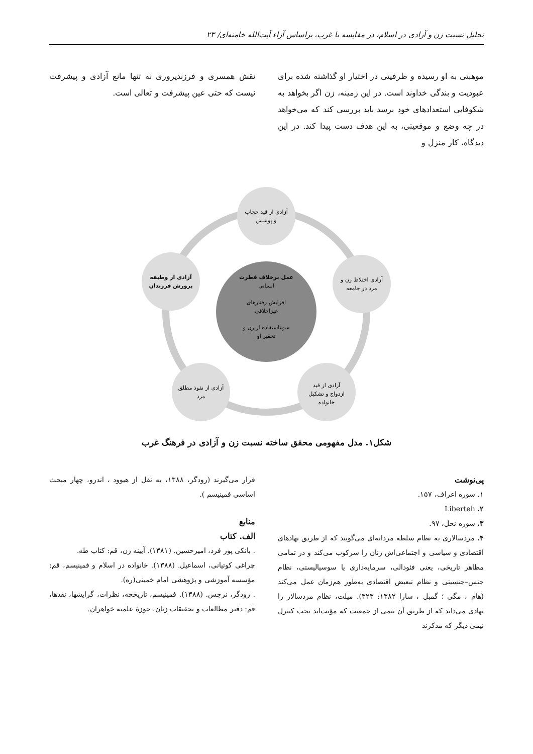تحلیل نسبت زن و آزادی در اسلام، در مقایسه با غرب، براساس آراء آیت‌الله خامنه‌ای/ ۲۳
موهبتی به او رسیده و ظرفیتی در اختیار او گذاشته شده برای عبودیت و بندگی خداوند است. در این زمینه، زن اگر بخواهد به شکوفایی استعدادهای خود برسد باید بررسی کند که می‌خواهد در چه وضع و موقعیتی، به این هدف دست پیدا کند. در این دیدگاه، کار منزل و
نقش همسری و فرزندپروری نه تنها مانع آزادی و پیشرفت نیست که حتی عین پیشرفت و تعالی است.
آزادی از قید حجاب
و پوشش
آزادی اختلاط زن و
مرد در جامعه
آزادی از قید
ازدواج و تشکیل
خانواده
آزادی از نفوذ مطلق
مرد
آزادی از وظیفه
پرورش فرزندان
عمل برخلاف فطرت
انسانی
افزایش رفتارهای
غیراخلاقی
سوءاستفاده از زن و
تحقیر او
شکل۱. مدل مفهومی محقق ساخته نسبت زن و آزادی در فرهنگ غرب
پی‌نوشت
۱. سوره اعراف، ۱۵۷.
۲. Liberteh
۳. سوره نحل، ۹۷.
۴. مردسالاری به نظام سلطه مردانه‌ای می‌گویند که از طریق نهادهای اقتصادی و سیاسی و اجتماعی‌اش زنان را سرکوب می‌کند و در تمامی مظاهر تاریخی، یعنی فئودالی، سرمایه‌داری یا سوسیالیستی، نظام جنس–جنسیتی و نظام تبعیض اقتصادی به‌طور هم‌زمان عمل می‌کند (هام ، مگی ؛ گمبل ، سارا ۱۳۸۲: ۳۲۳). میلت، نظام مردسالار را نهادی می‌داند که از طریق آن نیمی از جمعیت که مؤنث‌اند تحت کنترل نیمی دیگر که مذکرند
قرار می‌گیرند (رودگر، ۱۳۸۸، به نقل از هیوود ، اندرو، چهار مبحث اساسی فمینیسم ).
منابع
الف. کتاب
. بانکی پور فرد، امیرحسین. (۱۳۸۱). آیینه زن، قم: کتاب طه.
چراغی کوتیانی، اسماعیل. (۱۳۸۸). خانواده در اسلام و فمینیسم، قم: مؤسسه آموزشی و پژوهشی امام خمینی(ره).
. رودگر، نرجس. (۱۳۸۸). فمینیسم، تاریخچه، نظرات، گرایشها، نقدها، قم: دفتر مطالعات و تحقیقات زنان، حوزهٔ علمیه خواهران.